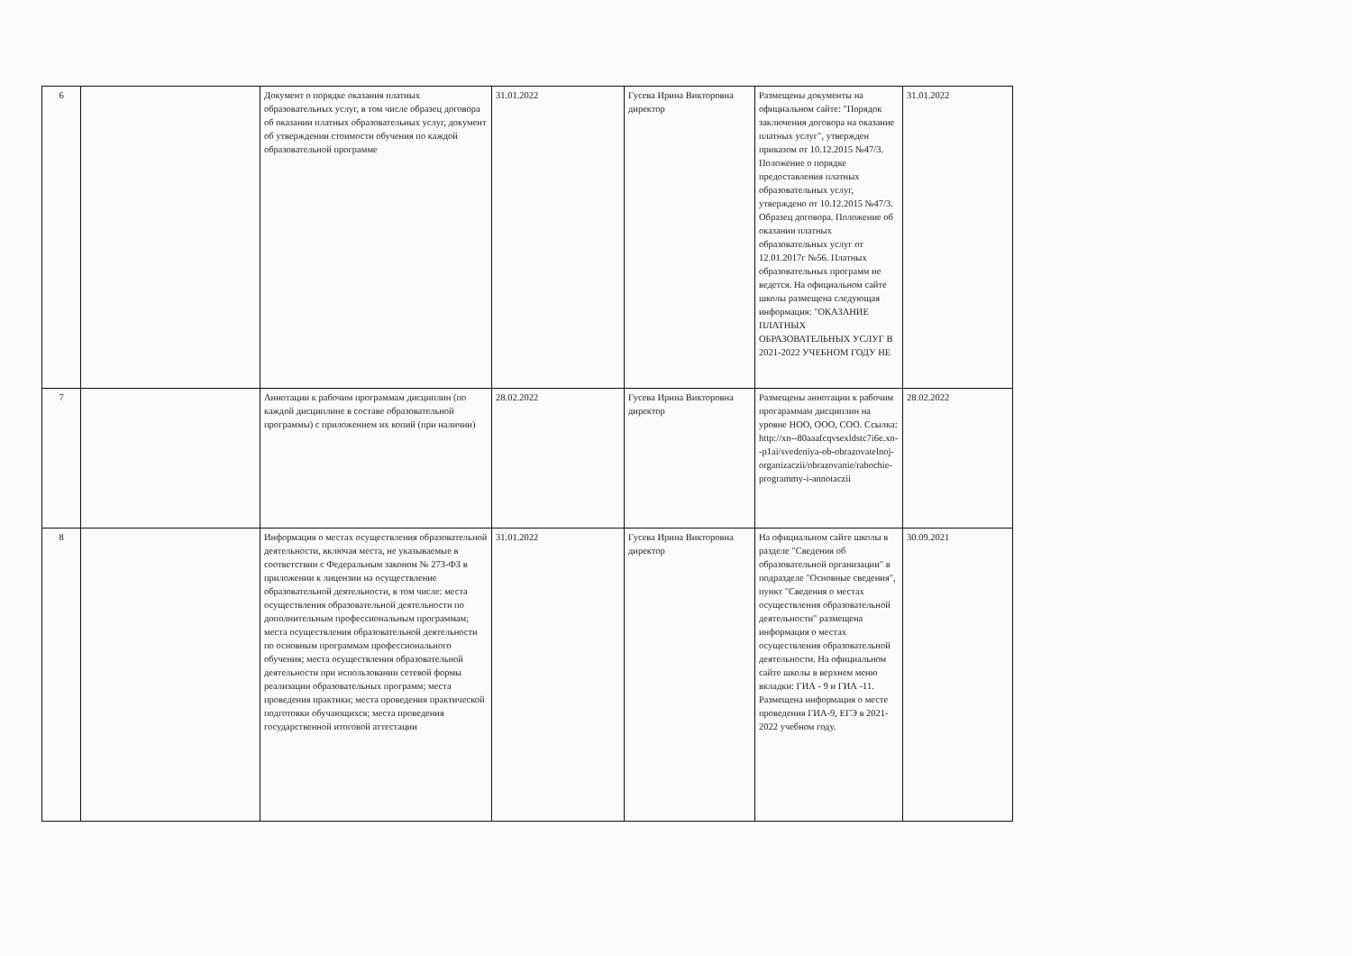| 6 | | Документ о порядке оказания платных образовательных услуг, в том числе образец договора об оказании платных образовательных услуг, документ об утверждении стоимости обучения по каждой образовательной программе | 31.01.2022 | Гусева Ирина Викторовна директор | Размещены документы на официальном сайте: "Порядок заключения договора на оказание платных услуг", утвержден приказом от 10.12.2015 №47/3. Положение о порядке предоставления платных образовательных услуг, утверждено от 10.12.2015 №47/3. Образец договора. Положение об оказании платных образовательных услуг от 12.01.2017г №56. Платных образовательных программ не ведется. На официальном сайте школы размещена следующая информация: "ОКАЗАНИЕ ПЛАТНЫХ ОБРАЗОВАТЕЛЬНЫХ УСЛУГ В 2021-2022 УЧЕБНОМ ГОДУ НЕ | 31.01.2022 |
| 7 | | Аннотации к рабочим программам дисциплин (по каждой дисциплине в составе образовательной программы) с приложением их копий (при наличии) | 28.02.2022 | Гусева Ирина Викторовна директор | Размещены аннотации к рабочим прогараммам дисциплин на уровне НОО, ООО, СОО. Ссылка: http://xn--80aaafcqvsexldstc7i6e.xn--p1ai/svedeniya-ob-obrazovatelnoj-organizaczii/obrazovanie/rabochie-programmy-i-annotaczii | 28.02.2022 |
| 8 | | Информация о местах осуществления образовательной деятельности, включая места, не указываемые в соответствии с Федеральным законом № 273-ФЗ в приложении к лицензии на осуществление образовательной деятельности, в том числе: места осуществления образовательной деятельности по дополнительным профессиональным программам; места осуществления образовательной деятельности по основным программам профессионального обучения; места осуществления образовательной деятельности при использовании сетевой формы реализации образовательных программ; места проведения практики; места проведения практической подготовки обучающихся; места проведения государственной итоговой аттестации | 31.01.2022 | Гусева Ирина Викторовна директор | На официальном сайте школы в разделе "Сведения об образовательной организации" в подразделе "Основные сведения", пункт "Сведения о местах осуществления образовательной деятельности" размещена информация о местах осуществления образовательной деятельности. На официальном сайте школы в верхнем меню вкладки: ГИА - 9 и ГИА -11. Размещена информация о месте проведения ГИА-9, ЕГЭ в 2021-2022 учебном году. | 30.09.2021 |